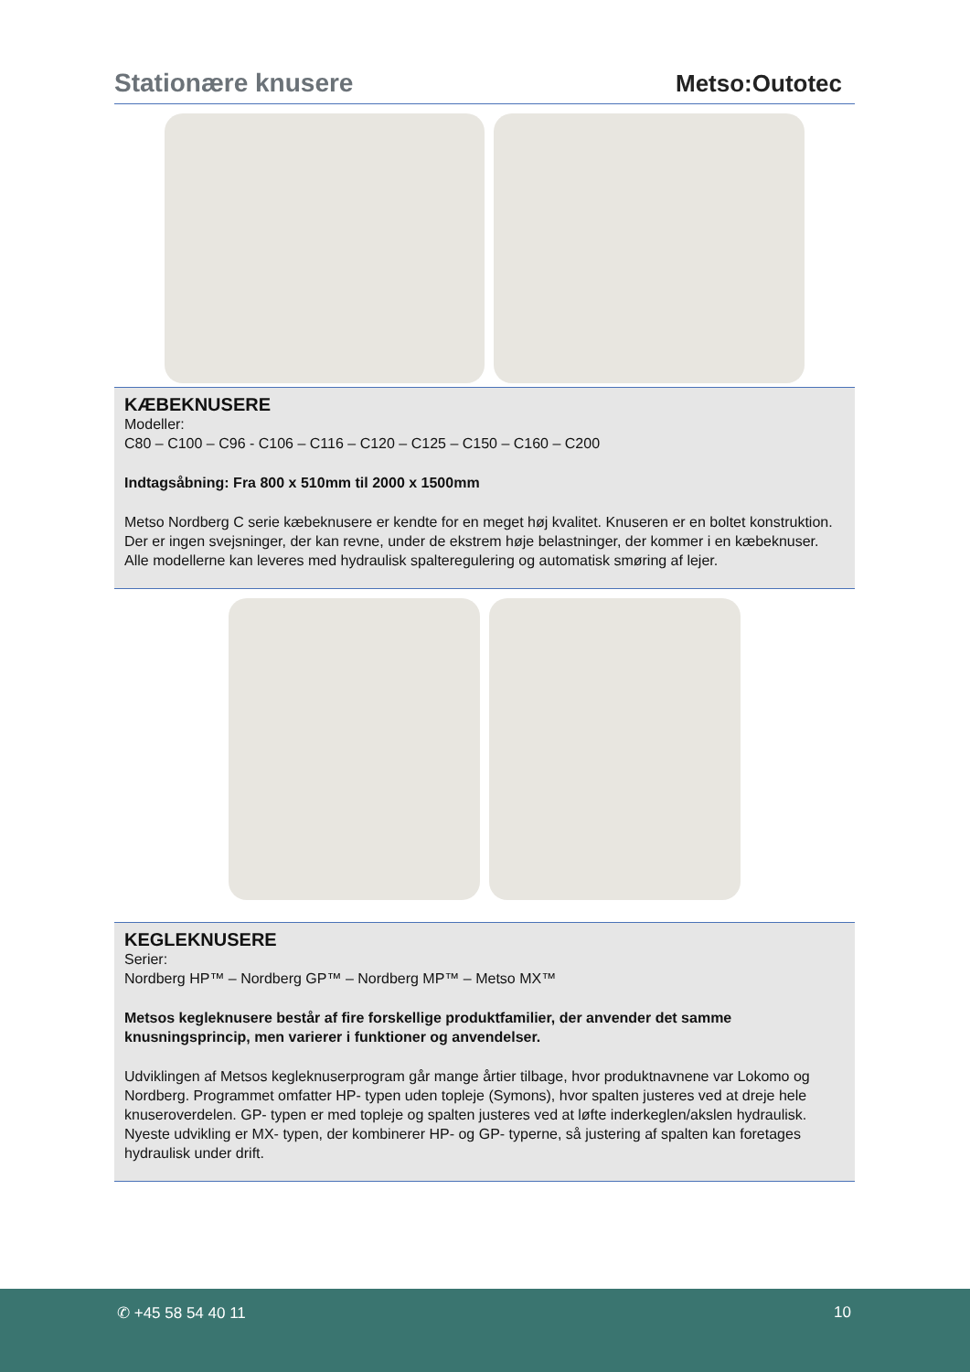Stationære knusere
Metso:Outotec
KÆBEKNUSERE
Modeller:
C80 – C100 – C96 - C106 – C116 – C120 – C125 – C150 – C160 – C200
Indtagsåbning: Fra 800 x 510mm til 2000 x 1500mm
Metso Nordberg C serie kæbeknusere er kendte for en meget høj kvalitet. Knuseren er en boltet konstruktion. Der er ingen svejsninger, der kan revne, under de ekstrem høje belastninger, der kommer i en kæbeknuser. Alle modellerne kan leveres med hydraulisk spalteregulering og automatisk smøring af lejer.
KEGLEKNUSERE
Serier:
Nordberg HP™ – Nordberg GP™ – Nordberg MP™ – Metso MX™
Metsos kegleknusere består af fire forskellige produktfamilier, der anvender det samme knusningsprincip, men varierer i funktioner og anvendelser.
Udviklingen af Metsos kegleknuserprogram går mange årtier tilbage, hvor produktnavnene var Lokomo og Nordberg. Programmet omfatter HP- typen uden topleje (Symons), hvor spalten justeres ved at dreje hele knuseroverdelen. GP- typen er med topleje og spalten justeres ved at løfte inderkeglen/akslen hydraulisk. Nyeste udvikling er MX- typen, der kombinerer HP- og GP- typerne, så justering af spalten kan foretages hydraulisk under drift.
✆ +45 58 54 40 11 10